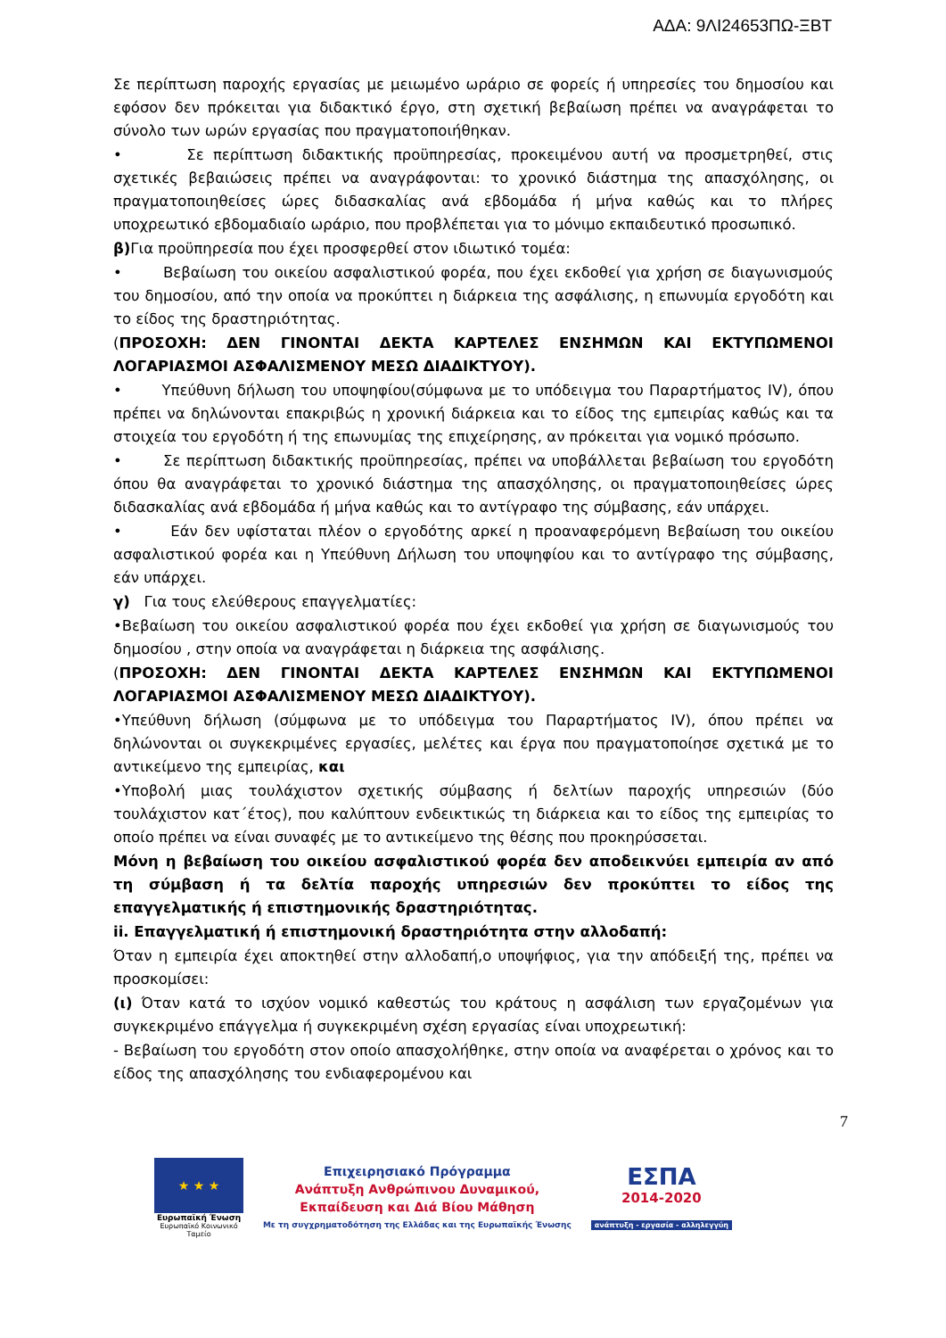ΑΔΑ: 9ΛΙ24653ΠΩ-ΞΒΤ
Σε περίπτωση παροχής εργασίας με μειωμένο ωράριο σε φορείς ή υπηρεσίες του δημοσίου και εφόσον δεν πρόκειται για διδακτικό έργο, στη σχετική βεβαίωση πρέπει να αναγράφεται το σύνολο των ωρών εργασίας που πραγματοποιήθηκαν.
• Σε περίπτωση διδακτικής προϋπηρεσίας, προκειμένου αυτή να προσμετρηθεί, στις σχετικές βεβαιώσεις πρέπει να αναγράφονται: το χρονικό διάστημα της απασχόλησης, οι πραγματοποιηθείσες ώρες διδασκαλίας ανά εβδομάδα ή μήνα καθώς και το πλήρες υποχρεωτικό εβδομαδιαίο ωράριο, που προβλέπεται για το μόνιμο εκπαιδευτικό προσωπικό.
β) Για προϋπηρεσία που έχει προσφερθεί στον ιδιωτικό τομέα:
• Βεβαίωση του οικείου ασφαλιστικού φορέα, που έχει εκδοθεί για χρήση σε διαγωνισμούς του δημοσίου, από την οποία να προκύπτει η διάρκεια της ασφάλισης, η επωνυμία εργοδότη και το είδος της δραστηριότητας.
(ΠΡΟΣΟΧΗ: ΔΕΝ ΓΙΝΟΝΤΑΙ ΔΕΚΤΑ ΚΑΡΤΕΛΕΣ ΕΝΣΗΜΩΝ ΚΑΙ ΕΚΤΥΠΩΜΕΝΟΙ ΛΟΓΑΡΙΑΣΜΟΙ ΑΣΦΑΛΙΣΜΕΝΟΥ ΜΕΣΩ ΔΙΑΔΙΚΤΥΟΥ).
• Υπεύθυνη δήλωση του υποψηφίου(σύμφωνα με το υπόδειγμα του Παραρτήματος IV), όπου πρέπει να δηλώνονται επακριβώς η χρονική διάρκεια και το είδος της εμπειρίας καθώς και τα στοιχεία του εργοδότη ή της επωνυμίας της επιχείρησης, αν πρόκειται για νομικό πρόσωπο.
• Σε περίπτωση διδακτικής προϋπηρεσίας, πρέπει να υποβάλλεται βεβαίωση του εργοδότη όπου θα αναγράφεται το χρονικό διάστημα της απασχόλησης, οι πραγματοποιηθείσες ώρες διδασκαλίας ανά εβδομάδα ή μήνα καθώς και το αντίγραφο της σύμβασης, εάν υπάρχει.
• Εάν δεν υφίσταται πλέον ο εργοδότης αρκεί η προαναφερόμενη Βεβαίωση του οικείου ασφαλιστικού φορέα και η Υπεύθυνη Δήλωση του υποψηφίου και το αντίγραφο της σύμβασης, εάν υπάρχει.
γ) Για τους ελεύθερους επαγγελματίες:
•Βεβαίωση του οικείου ασφαλιστικού φορέα που έχει εκδοθεί για χρήση σε διαγωνισμούς του δημοσίου , στην οποία να αναγράφεται η διάρκεια της ασφάλισης.
(ΠΡΟΣΟΧΗ: ΔΕΝ ΓΙΝΟΝΤΑΙ ΔΕΚΤΑ ΚΑΡΤΕΛΕΣ ΕΝΣΗΜΩΝ ΚΑΙ ΕΚΤΥΠΩΜΕΝΟΙ ΛΟΓΑΡΙΑΣΜΟΙ ΑΣΦΑΛΙΣΜΕΝΟΥ ΜΕΣΩ ΔΙΑΔΙΚΤΥΟΥ).
•Υπεύθυνη δήλωση (σύμφωνα με το υπόδειγμα του Παραρτήματος IV), όπου πρέπει να δηλώνονται οι συγκεκριμένες εργασίες, μελέτες και έργα που πραγματοποίησε σχετικά με το αντικείμενο της εμπειρίας, και
•Υποβολή μιας τουλάχιστον σχετικής σύμβασης ή δελτίων παροχής υπηρεσιών (δύο τουλάχιστον κατ΄έτος), που καλύπτουν ενδεικτικώς τη διάρκεια και το είδος της εμπειρίας το οποίο πρέπει να είναι συναφές με το αντικείμενο της θέσης που προκηρύσσεται.
Μόνη η βεβαίωση του οικείου ασφαλιστικού φορέα δεν αποδεικνύει εμπειρία αν από τη σύμβαση ή τα δελτία παροχής υπηρεσιών δεν προκύπτει το είδος της επαγγελματικής ή επιστημονικής δραστηριότητας.
ii. Επαγγελματική ή επιστημονική δραστηριότητα στην αλλοδαπή:
Όταν η εμπειρία έχει αποκτηθεί στην αλλοδαπή,ο υποψήφιος, για την απόδειξή της, πρέπει να προσκομίσει:
(ι) Όταν κατά το ισχύον νομικό καθεστώς του κράτους η ασφάλιση των εργαζομένων για συγκεκριμένο επάγγελμα ή συγκεκριμένη σχέση εργασίας είναι υποχρεωτική:
- Βεβαίωση του εργοδότη στον οποίο απασχολήθηκε, στην οποία να αναφέρεται ο χρόνος και το είδος της απασχόλησης του ενδιαφερομένου και
7
★ ★ ★
Ευρωπαϊκή Ένωση
Ευρωπαϊκό Κοινωνικό Ταμείο
Επιχειρησιακό Πρόγραμμα
Ανάπτυξη Ανθρώπινου Δυναμικού,
Εκπαίδευση και Διά Βίου Μάθηση
Με τη συγχρηματοδότηση της Ελλάδας και της Ευρωπαϊκής Ένωσης
ΕΣΠΑ
2014-2020
ανάπτυξη - εργασία - αλληλεγγύη